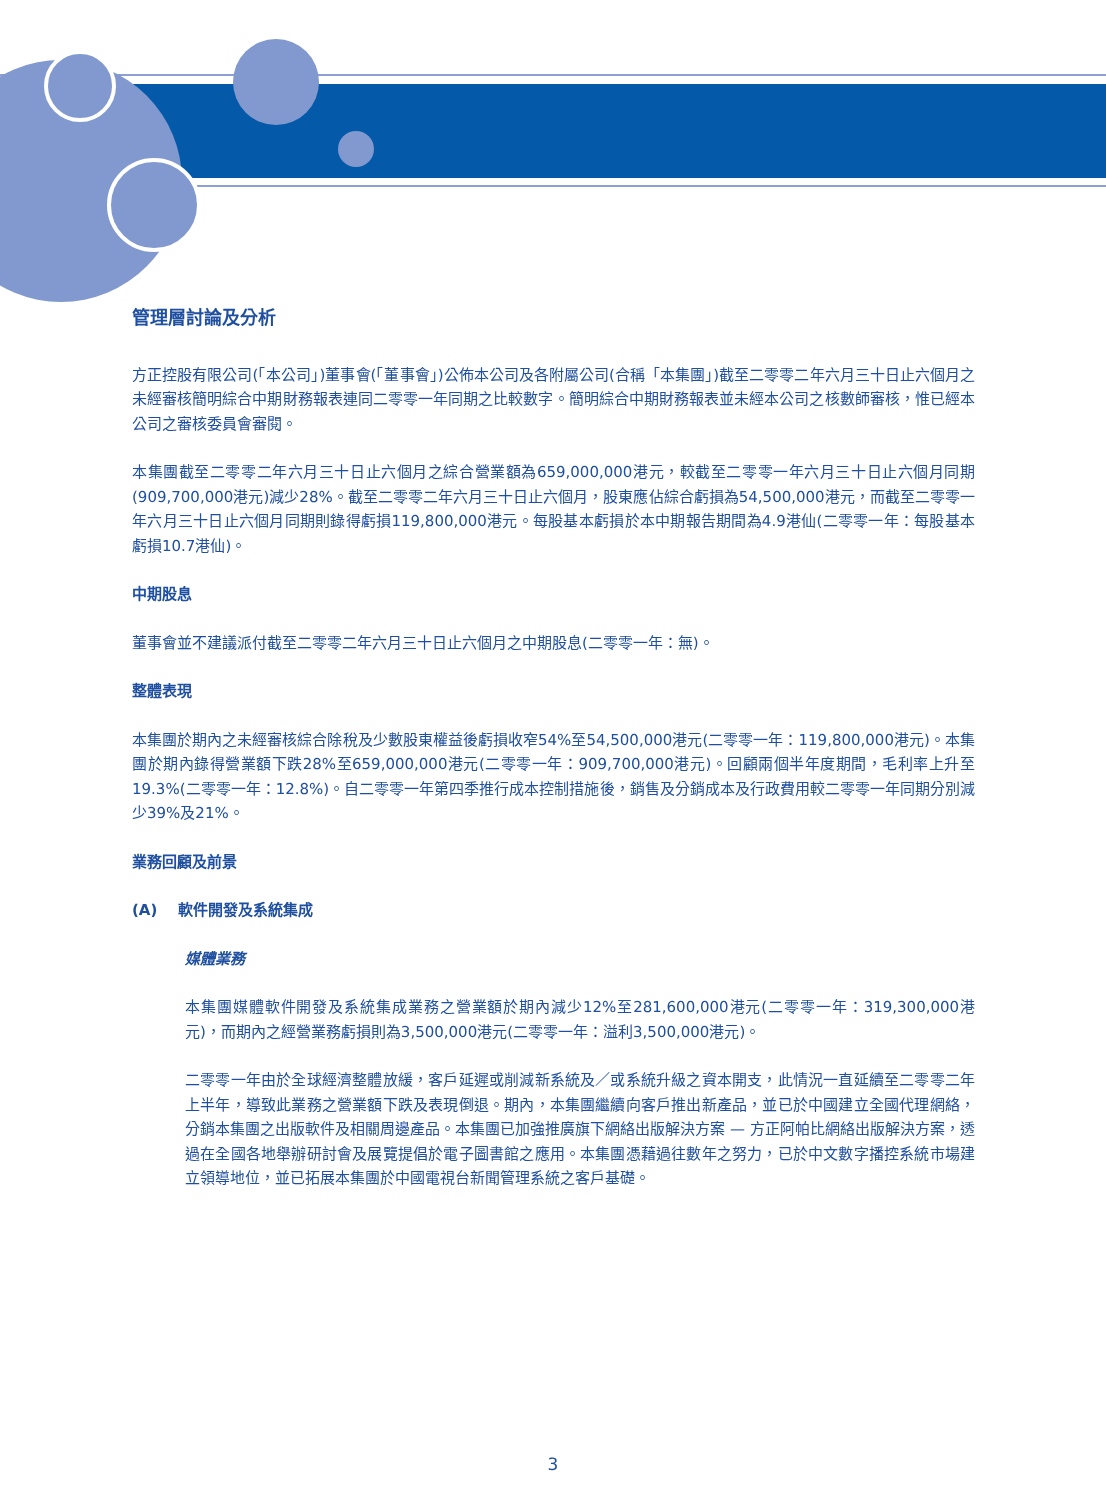管理層討論及分析
方正控股有限公司(「本公司」)董事會(「董事會」)公佈本公司及各附屬公司(合稱「本集團」)截至二零零二年六月三十日止六個月之未經審核簡明綜合中期財務報表連同二零零一年同期之比較數字。簡明綜合中期財務報表並未經本公司之核數師審核，惟已經本公司之審核委員會審閱。
本集團截至二零零二年六月三十日止六個月之綜合營業額為659,000,000港元，較截至二零零一年六月三十日止六個月同期(909,700,000港元)減少28%。截至二零零二年六月三十日止六個月，股東應佔綜合虧損為54,500,000港元，而截至二零零一年六月三十日止六個月同期則錄得虧損119,800,000港元。每股基本虧損於本中期報告期間為4.9港仙(二零零一年：每股基本虧損10.7港仙)。
中期股息
董事會並不建議派付截至二零零二年六月三十日止六個月之中期股息(二零零一年：無)。
整體表現
本集團於期內之未經審核綜合除稅及少數股東權益後虧損收窄54%至54,500,000港元(二零零一年：119,800,000港元)。本集團於期內錄得營業額下跌28%至659,000,000港元(二零零一年：909,700,000港元)。回顧兩個半年度期間，毛利率上升至19.3%(二零零一年：12.8%)。自二零零一年第四季推行成本控制措施後，銷售及分銷成本及行政費用較二零零一年同期分別減少39%及21%。
業務回顧及前景
(A) 軟件開發及系統集成
媒體業務
本集團媒體軟件開發及系統集成業務之營業額於期內減少12%至281,600,000港元(二零零一年：319,300,000港元)，而期內之經營業務虧損則為3,500,000港元(二零零一年：溢利3,500,000港元)。
二零零一年由於全球經濟整體放緩，客戶延遲或削減新系統及／或系統升級之資本開支，此情況一直延續至二零零二年上半年，導致此業務之營業額下跌及表現倒退。期內，本集團繼續向客戶推出新產品，並已於中國建立全國代理網絡，分銷本集團之出版軟件及相關周邊產品。本集團已加強推廣旗下網絡出版解決方案 — 方正阿帕比網絡出版解決方案，透過在全國各地舉辦研討會及展覽提倡於電子圖書館之應用。本集團憑藉過往數年之努力，已於中文數字播控系統市場建立領導地位，並已拓展本集團於中國電視台新聞管理系統之客戶基礎。
3